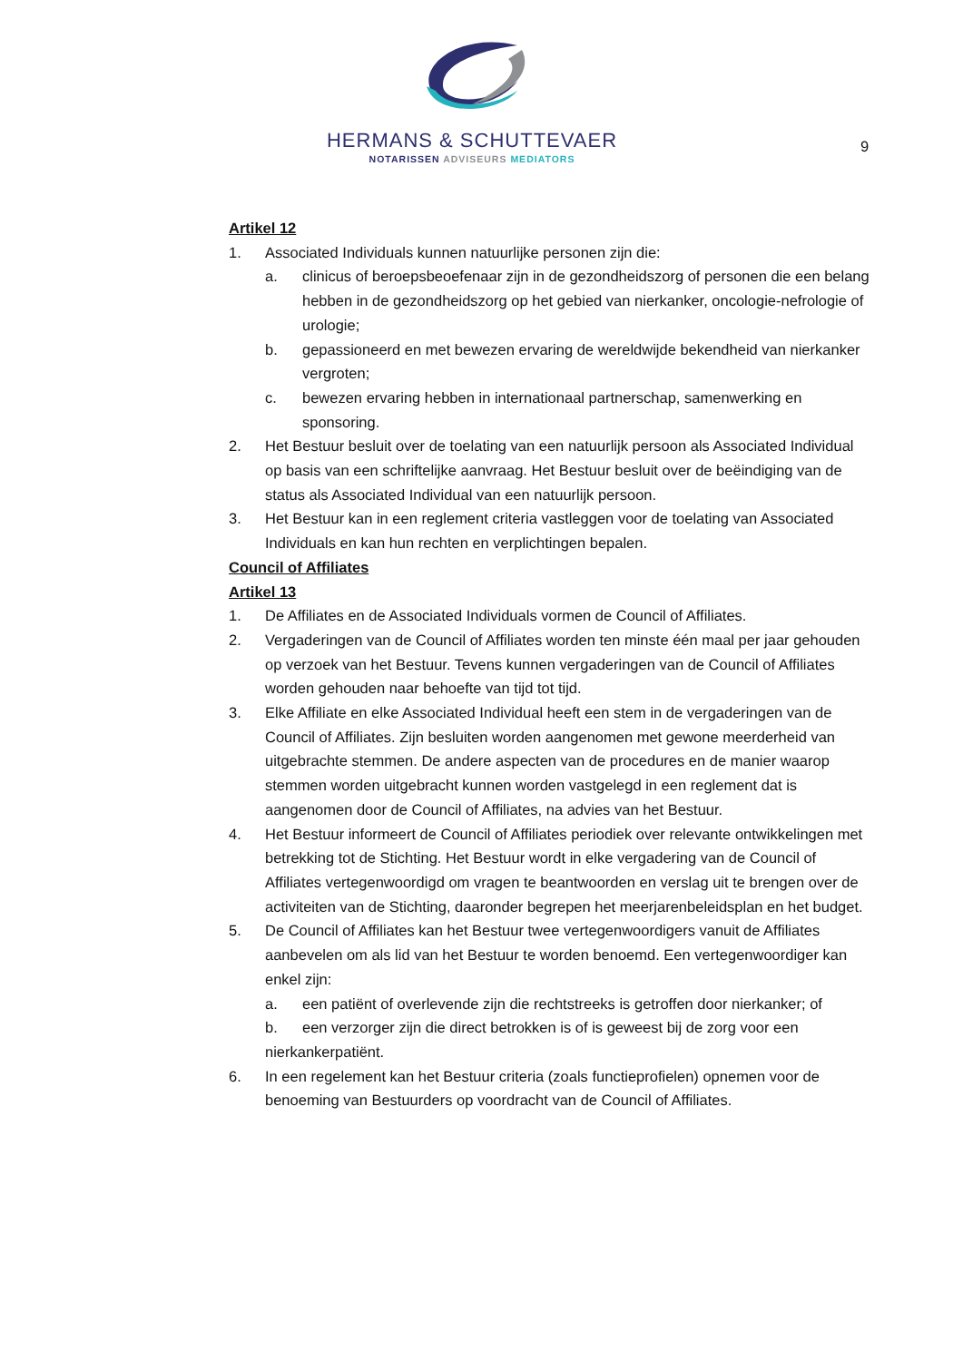HERMANS & SCHUTTEVAER
NOTARISSEN ADVISEURS MEDIATORS
9
Artikel 12
1. Associated Individuals kunnen natuurlijke personen zijn die:
a. clinicus of beroepsbeoefenaar zijn in de gezondheidszorg of personen die een belang hebben in de gezondheidszorg op het gebied van nierkanker, oncologie-nefrologie of urologie;
b. gepassioneerd en met bewezen ervaring de wereldwijde bekendheid van nierkanker vergroten;
c. bewezen ervaring hebben in internationaal partnerschap, samenwerking en sponsoring.
2. Het Bestuur besluit over de toelating van een natuurlijk persoon als Associated Individual op basis van een schriftelijke aanvraag. Het Bestuur besluit over de beëindiging van de status als Associated Individual van een natuurlijk persoon.
3. Het Bestuur kan in een reglement criteria vastleggen voor de toelating van Associated Individuals en kan hun rechten en verplichtingen bepalen.
Council of Affiliates
Artikel 13
1. De Affiliates en de Associated Individuals vormen de Council of Affiliates.
2. Vergaderingen van de Council of Affiliates worden ten minste één maal per jaar gehouden op verzoek van het Bestuur. Tevens kunnen vergaderingen van de Council of Affiliates worden gehouden naar behoefte van tijd tot tijd.
3. Elke Affiliate en elke Associated Individual heeft een stem in de vergaderingen van de Council of Affiliates. Zijn besluiten worden aangenomen met gewone meerderheid van uitgebrachte stemmen. De andere aspecten van de procedures en de manier waarop stemmen worden uitgebracht kunnen worden vastgelegd in een reglement dat is aangenomen door de Council of Affiliates, na advies van het Bestuur.
4. Het Bestuur informeert de Council of Affiliates periodiek over relevante ontwikkelingen met betrekking tot de Stichting. Het Bestuur wordt in elke vergadering van de Council of Affiliates vertegenwoordigd om vragen te beantwoorden en verslag uit te brengen over de activiteiten van de Stichting, daaronder begrepen het meerjarenbeleidsplan en het budget.
5. De Council of Affiliates kan het Bestuur twee vertegenwoordigers vanuit de Affiliates aanbevelen om als lid van het Bestuur te worden benoemd. Een vertegenwoordiger kan enkel zijn:
a. een patiënt of overlevende zijn die rechtstreeks is getroffen door nierkanker; of
b. een verzorger zijn die direct betrokken is of is geweest bij de zorg voor een
nierkankerpatiënt.
6. In een regelement kan het Bestuur criteria (zoals functieprofielen) opnemen voor de benoeming van Bestuurders op voordracht van de Council of Affiliates.